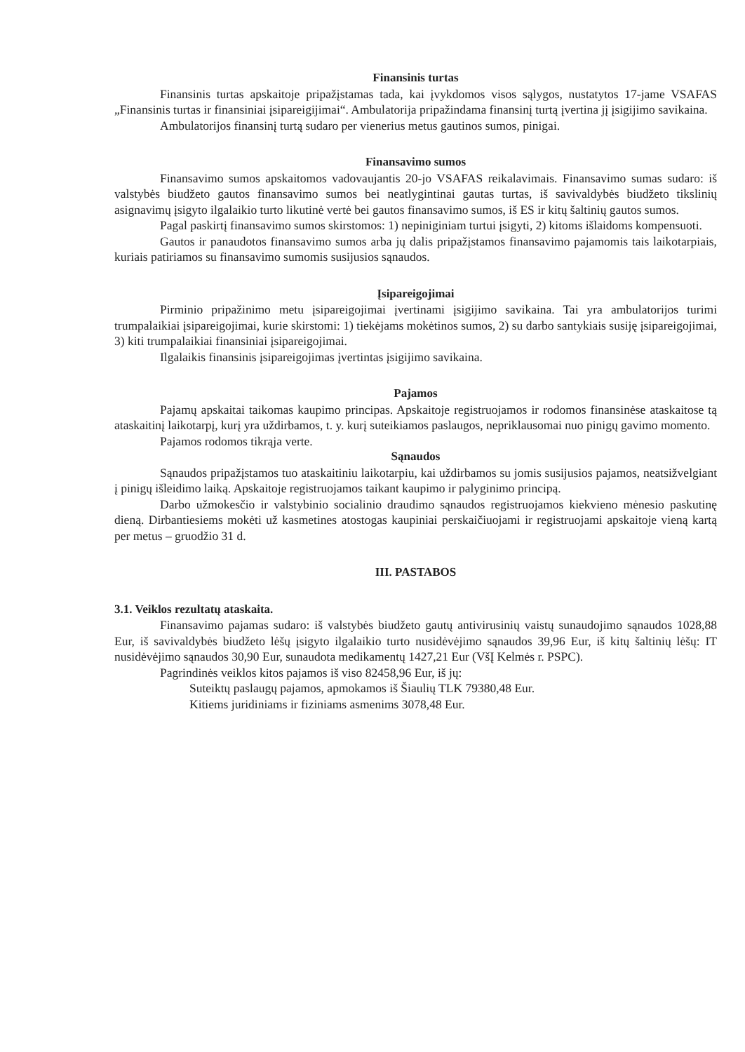Finansinis turtas
Finansinis turtas apskaitoje pripažįstamas tada, kai įvykdomos visos sąlygos, nustatytos 17-jame VSAFAS „Finansinis turtas ir finansiniai įsipareigijimai“. Ambulatorija pripažindama finansinį turtą įvertina jį įsigijimo savikaina.
Ambulatorijos finansinį turtą sudaro per vienerius metus gautinos sumos, pinigai.
Finansavimo sumos
Finansavimo sumos apskaitomos vadovaujantis 20-jo VSAFAS reikalavimais. Finansavimo sumas sudaro: iš valstybės biudžeto gautos finansavimo sumos bei neatlygintinai gautas turtas, iš savivaldybės biudžeto tikslinių asignavimų įsigyto ilgalaikio turto likutinė vertė bei gautos finansavimo sumos, iš ES ir kitų šaltinių gautos sumos.
Pagal paskirtį finansavimo sumos skirstomos: 1) nepiniginiam turtui įsigyti, 2) kitoms išlaidoms kompensuoti.
Gautos ir panaudotos finansavimo sumos arba jų dalis pripažįstamos finansavimo pajamomis tais laikotarpiais, kuriais patiriamos su finansavimo sumomis susijusios sąnaudos.
Įsipareigojimai
Pirminio pripažinimo metu įsipareigojimai įvertinami įsigijimo savikaina. Tai yra ambulatorijos turimi trumpalaikiai įsipareigojimai, kurie skirstomi: 1) tiekėjams mokėtinos sumos, 2) su darbo santykiais susiję įsipareigojimai, 3) kiti trumpalaikiai finansiniai įsipareigojimai.
Ilgalaikis finansinis įsipareigojimas įvertintas įsigijimo savikaina.
Pajamos
Pajamų apskaitai taikomas kaupimo principas. Apskaitoje registruojamos ir rodomos finansinėse ataskaitose tą ataskaitinį laikotarpį, kurį yra uždirbamos, t. y. kurį suteikiamos paslaugos, nepriklausomai nuo pinigų gavimo momento.
Pajamos rodomos tikrąja verte.
Sąnaudos
Sąnaudos pripažįstamos tuo ataskaitiniu laikotarpiu, kai uždirbamos su jomis susijusios pajamos, neatsižvelgiant į pinigų išleidimo laiką. Apskaitoje registruojamos taikant kaupimo ir palyginimo principą.
Darbo užmokesčio ir valstybinio socialinio draudimo sąnaudos registruojamos kiekvieno mėnesio paskutinę dieną. Dirbantiesiems mokėti už kasmetines atostogas kaupiniai perskaičiuojami ir registruojami apskaitoje vieną kartą per metus – gruodžio 31 d.
III. PASTABOS
3.1. Veiklos rezultatų ataskaita.
Finansavimo pajamas sudaro: iš valstybės biudžeto gautų antivirusinių vaistų sunaudojimo sąnaudos 1028,88 Eur, iš savivaldybės biudžeto lėšų įsigyto ilgalaikio turto nusidėvėjimo sąnaudos 39,96 Eur, iš kitų šaltinių lėšų: IT nusidėvėjimo sąnaudos 30,90 Eur, sunaudota medikamentų 1427,21 Eur (VšĮ Kelmės r. PSPC).
Pagrindinės veiklos kitos pajamos iš viso 82458,96 Eur, iš jų:
Suteiktų paslaugų pajamos, apmokamos iš Šiaulių TLK 79380,48 Eur.
Kitiems juridiniams ir fiziniams asmenims 3078,48 Eur.